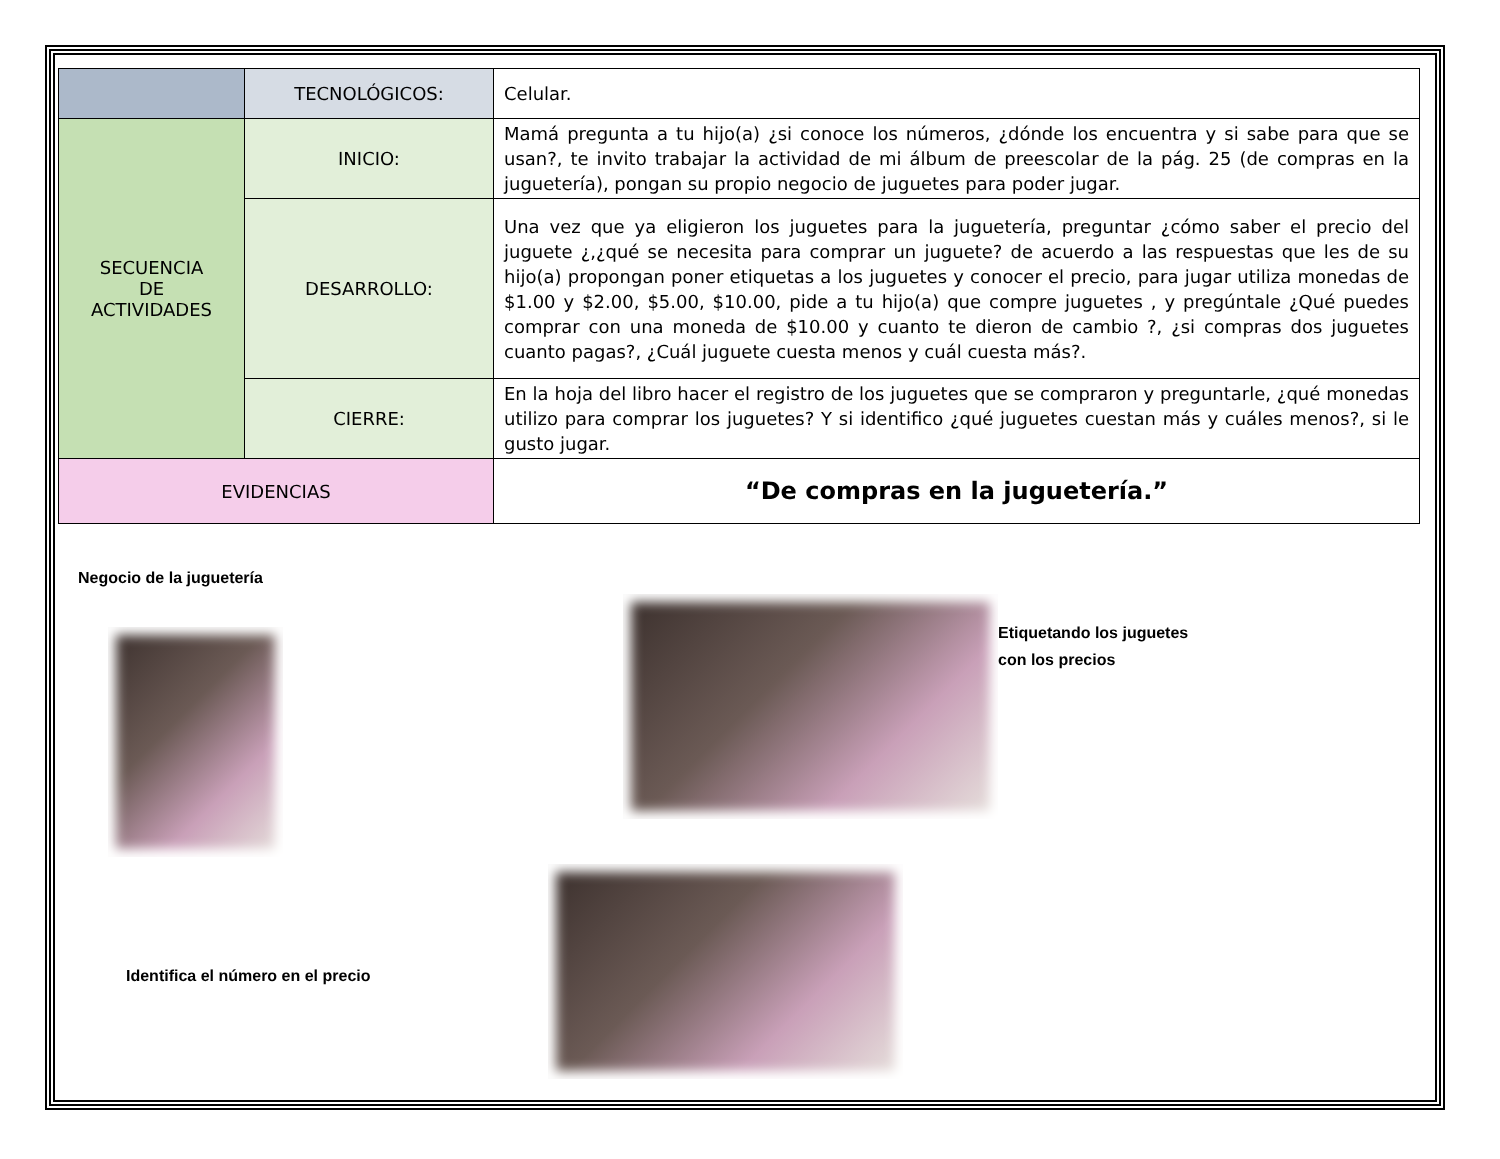| | TECNOLÓGICOS: | Celular. |
| SECUENCIA DE ACTIVIDADES | INICIO: | Mamá pregunta a tu hijo(a) ¿si conoce los números, ¿dónde los encuentra y si sabe para que se usan?, te invito trabajar la actividad de mi álbum de preescolar de la pág. 25 (de compras en la juguetería), pongan su propio negocio de juguetes para poder jugar. |
| | DESARROLLO: | Una vez que ya eligieron los juguetes para la juguetería, preguntar ¿cómo saber el precio del juguete ¿,¿qué se necesita para comprar un juguete? de acuerdo a las respuestas que les de su hijo(a) propongan poner etiquetas a los juguetes y conocer el precio, para jugar utiliza monedas de $1.00 y $2.00, $5.00, $10.00, pide a tu hijo(a) que compre juguetes , y pregúntale ¿Qué puedes comprar con una moneda de $10.00 y cuanto te dieron de cambio ?, ¿si compras dos juguetes cuanto pagas?, ¿Cuál juguete cuesta menos y cuál cuesta más?. |
| | CIERRE: | En la hoja del libro hacer el registro de los juguetes que se compraron y preguntarle, ¿qué monedas utilizo para comprar los juguetes? Y si identifico ¿qué juguetes cuestan más y cuáles menos?, si le gusto jugar. |
| EVIDENCIAS | | “De compras en la juguetería.” |
Negocio de la juguetería
Identifica el número en el precio
Etiquetando los juguetes
con los precios